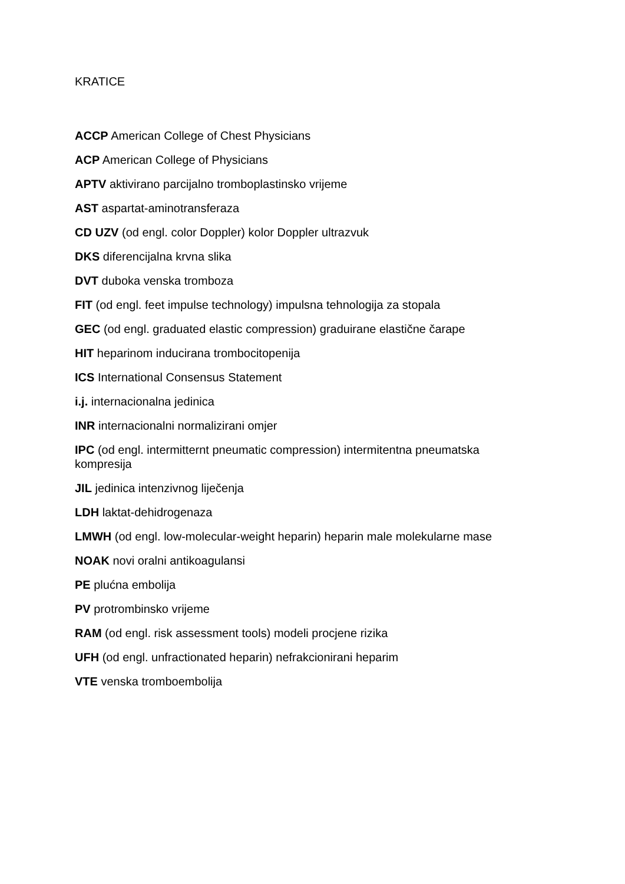KRATICE
ACCP American College of Chest Physicians
ACP American College of Physicians
APTV aktivirano parcijalno tromboplastinsko vrijeme
AST aspartat-aminotransferaza
CD UZV (od engl. color Doppler) kolor Doppler ultrazvuk
DKS diferencijalna krvna slika
DVT duboka venska tromboza
FIT (od engl. feet impulse technology) impulsna tehnologija za stopala
GEC (od engl. graduated elastic compression) graduirane elastične čarape
HIT heparinom inducirana trombocitopenija
ICS International Consensus Statement
i.j. internacionalna jedinica
INR internacionalni normalizirani omjer
IPC (od engl. intermitternt pneumatic compression) intermitentna pneumatska kompresija
JIL jedinica intenzivnog liječenja
LDH laktat-dehidrogenaza
LMWH (od engl. low-molecular-weight heparin) heparin male molekularne mase
NOAK novi oralni antikoagulansi
PE plućna embolija
PV protrombinsko vrijeme
RAM (od engl. risk assessment tools) modeli procjene rizika
UFH (od engl. unfractionated heparin) nefrakcionirani heparim
VTE venska tromboembolija